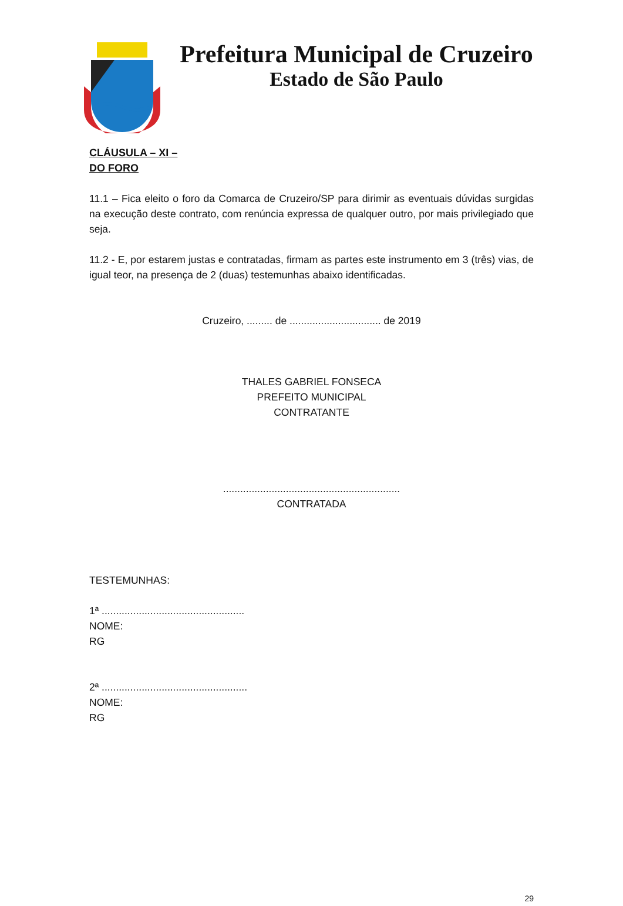Prefeitura Municipal de Cruzeiro
Estado de São Paulo
CLÁUSULA – XI –
DO FORO
11.1 – Fica eleito o foro da Comarca de Cruzeiro/SP para dirimir as eventuais dúvidas surgidas na execução deste contrato, com renúncia expressa de qualquer outro, por mais privilegiado que seja.
11.2 - E, por estarem justas e contratadas, firmam as partes este instrumento em 3 (três) vias, de igual teor, na presença de 2 (duas) testemunhas abaixo identificadas.
Cruzeiro, ......... de ................................ de 2019
THALES GABRIEL FONSECA
PREFEITO MUNICIPAL
CONTRATANTE
..............................................................
CONTRATADA
TESTEMUNHAS:
1ª ..................................................
NOME:
RG
2ª ...................................................
NOME:
RG
29